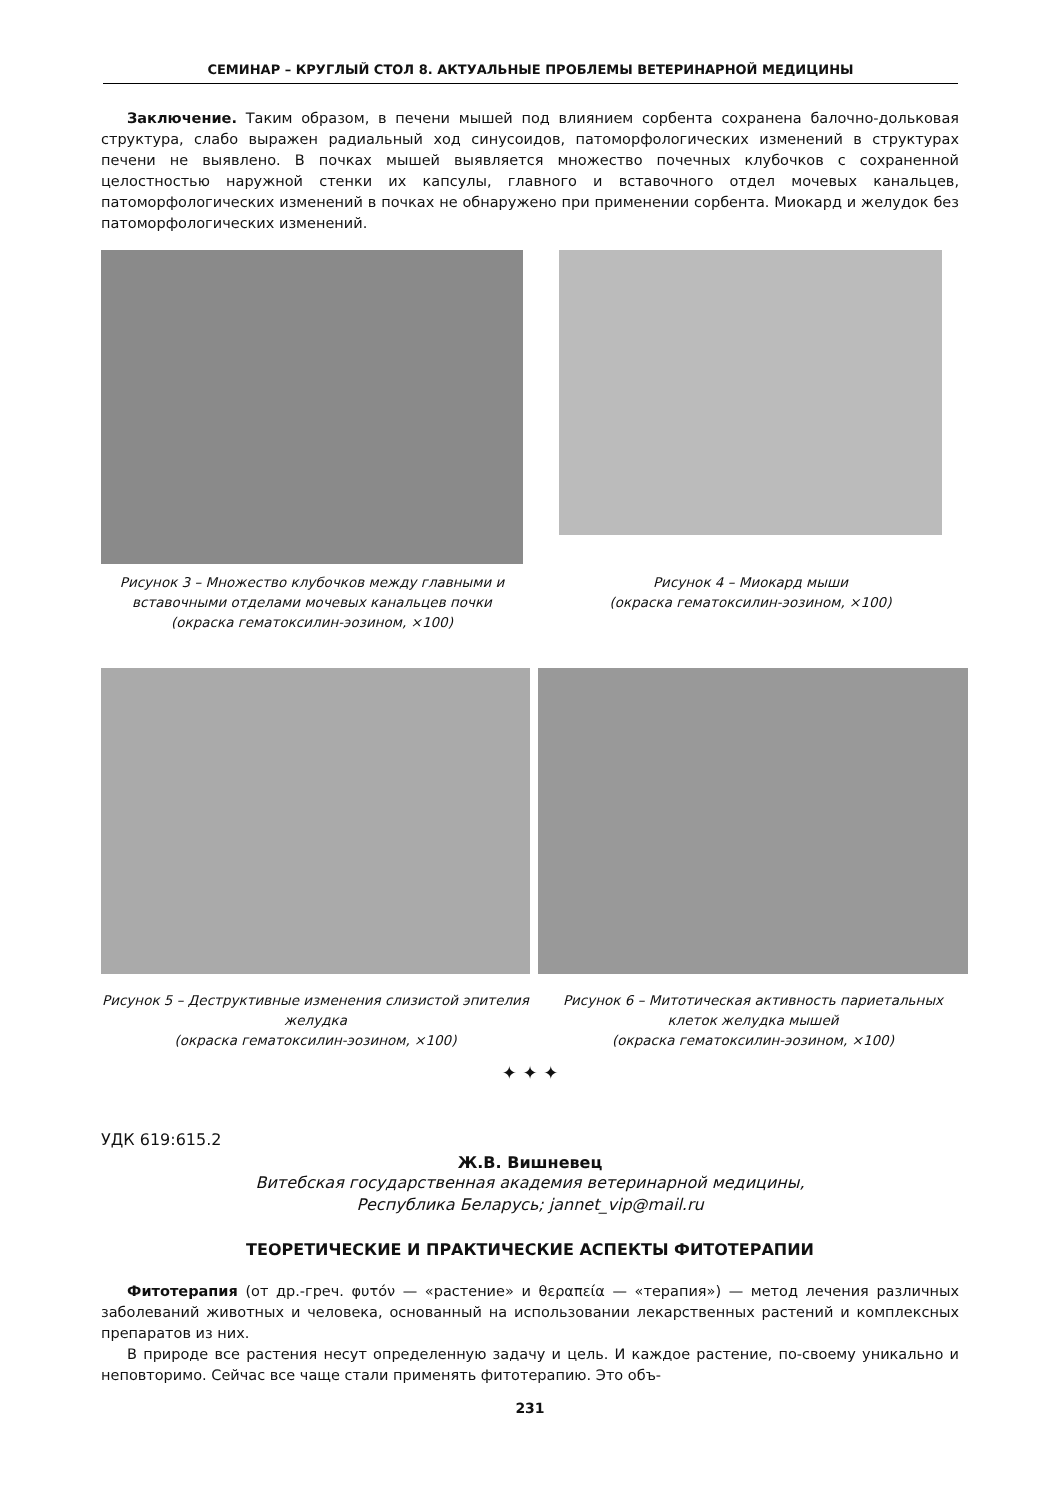СЕМИНАР – КРУГЛЫЙ СТОЛ 8. АКТУАЛЬНЫЕ ПРОБЛЕМЫ ВЕТЕРИНАРНОЙ МЕДИЦИНЫ
Заключение. Таким образом, в печени мышей под влиянием сорбента сохранена балочно-дольковая структура, слабо выражен радиальный ход синусоидов, патоморфологических изменений в структурах печени не выявлено. В почках мышей выявляется множество почечных клубочков с сохраненной целостностью наружной стенки их капсулы, главного и вставочного отдел мочевых канальцев, патоморфологических изменений в почках не обнаружено при применении сорбента. Миокард и желудок без патоморфологических изменений.
Рисунок 3 – Множество клубочков между главными и вставочными отделами мочевых канальцев почки
(окраска гематоксилин-эозином, ×100)
Рисунок 4 – Миокард мыши
(окраска гематоксилин-эозином, ×100)
Рисунок 5 – Деструктивные изменения слизистой эпителия желудка
(окраска гематоксилин-эозином, ×100)
Рисунок 6 – Митотическая активность париетальных клеток желудка мышей
(окраска гематоксилин-эозином, ×100)
✦ ✦ ✦
УДК 619:615.2
Ж.В. Вишневец
Витебская государственная академия ветеринарной медицины,
Республика Беларусь; jannet_vip@mail.ru
ТЕОРЕТИЧЕСКИЕ И ПРАКТИЧЕСКИЕ АСПЕКТЫ ФИТОТЕРАПИИ
Фитотерапия (от др.-греч. φυτόν — «растение» и θεραπεία — «терапия») — метод лечения различных заболеваний животных и человека, основанный на использовании лекарственных растений и комплексных препаратов из них.
В природе все растения несут определенную задачу и цель. И каждое растение, по-своему уникально и неповторимо. Сейчас все чаще стали применять фитотерапию. Это объ-
231